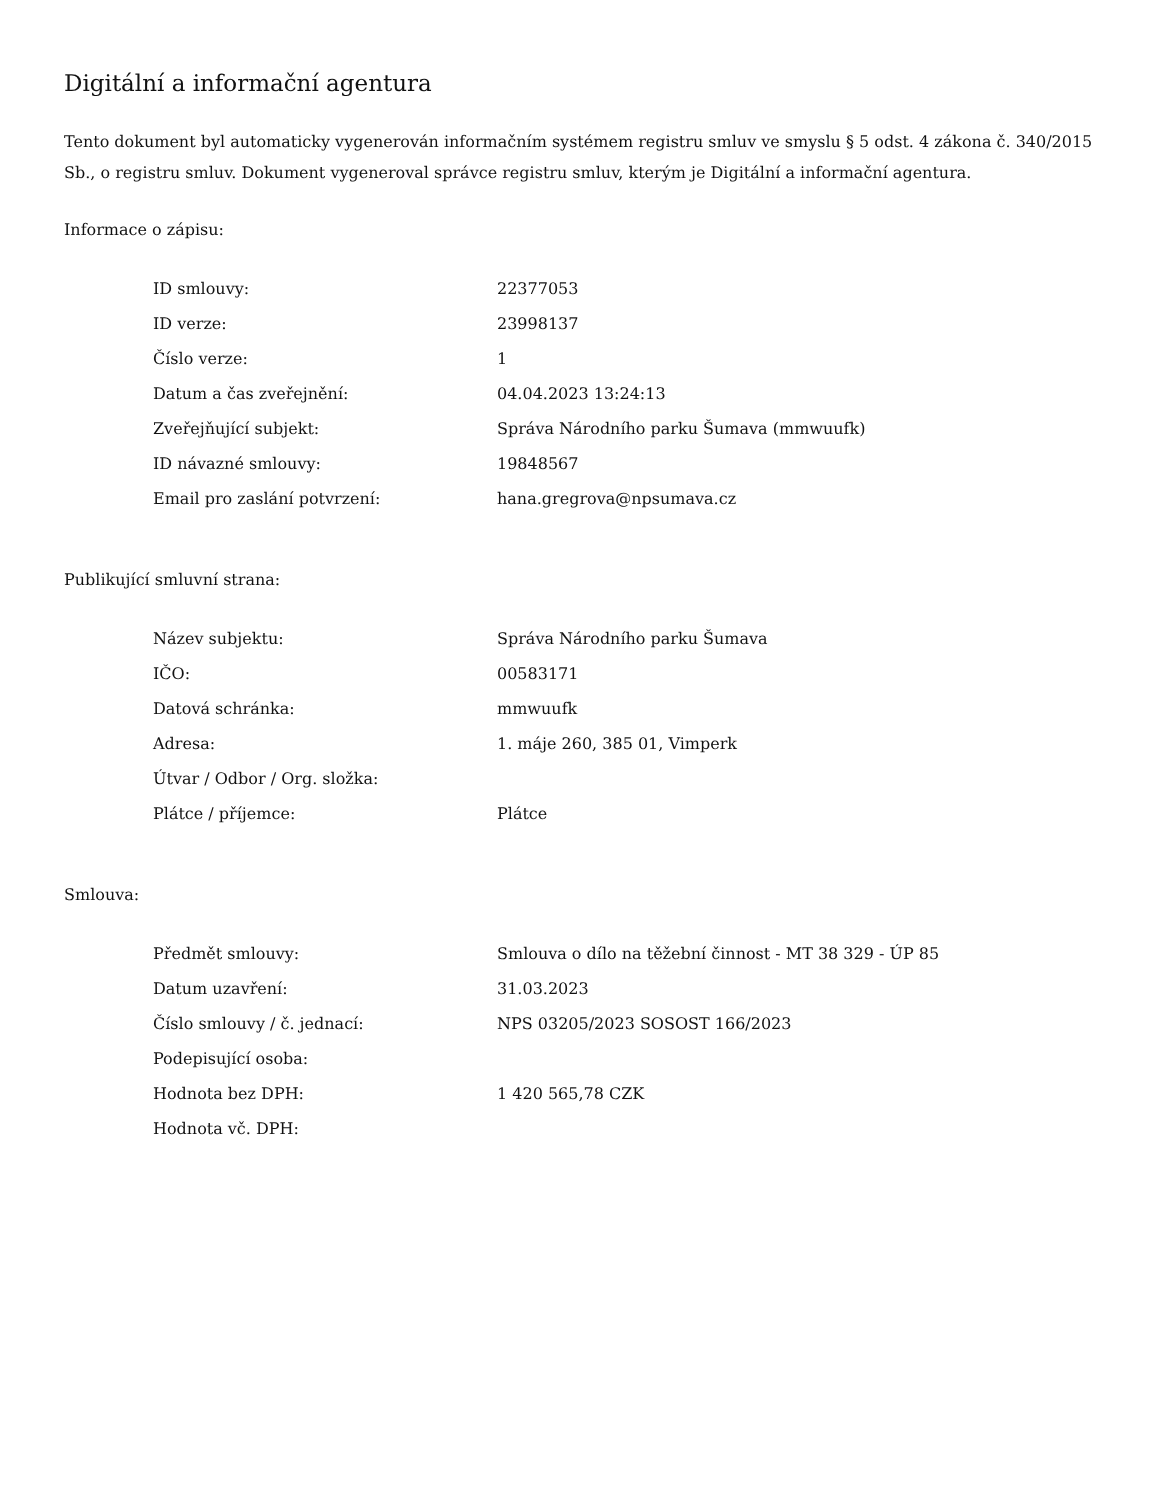Digitální a informační agentura
Tento dokument byl automaticky vygenerován informačním systémem registru smluv ve smyslu § 5 odst. 4 zákona č. 340/2015 Sb., o registru smluv. Dokument vygeneroval správce registru smluv, kterým je Digitální a informační agentura.
Informace o zápisu:
| ID smlouvy: | 22377053 |
| ID verze: | 23998137 |
| Číslo verze: | 1 |
| Datum a čas zveřejnění: | 04.04.2023 13:24:13 |
| Zveřejňující subjekt: | Správa Národního parku Šumava (mmwuufk) |
| ID návazné smlouvy: | 19848567 |
| Email pro zaslání potvrzení: | hana.gregrova@npsumava.cz |
Publikující smluvní strana:
| Název subjektu: | Správa Národního parku Šumava |
| IČO: | 00583171 |
| Datová schránka: | mmwuufk |
| Adresa: | 1. máje 260, 385 01, Vimperk |
| Útvar / Odbor / Org. složka: | |
| Plátce / příjemce: | Plátce |
Smlouva:
| Předmět smlouvy: | Smlouva o dílo na těžební činnost - MT 38 329 - ÚP 85 |
| Datum uzavření: | 31.03.2023 |
| Číslo smlouvy / č. jednací: | NPS 03205/2023 SOSOST 166/2023 |
| Podepisující osoba: | |
| Hodnota bez DPH: | 1 420 565,78 CZK |
| Hodnota vč. DPH: | |